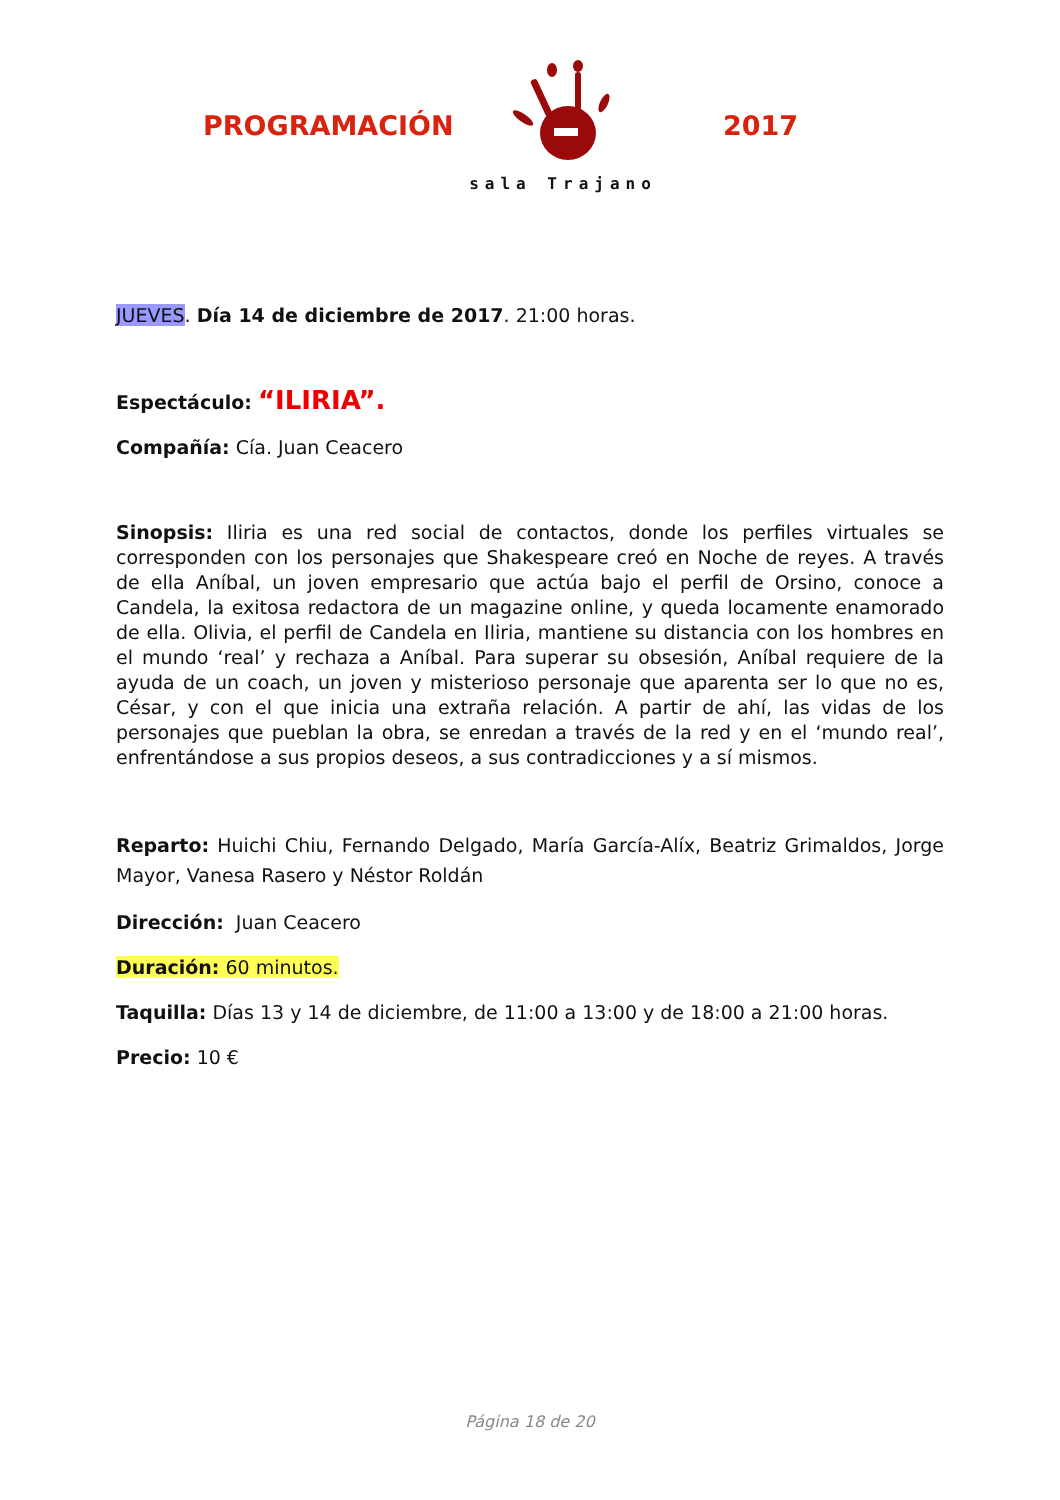PROGRAMACIÓN
sala Trajano
2017
JUEVES. Día 14 de diciembre de 2017. 21:00 horas.
Espectáculo: “ILIRIA”.
Compañía: Cía. Juan Ceacero
Sinopsis: Iliria es una red social de contactos, donde los perfiles virtuales se corresponden con los personajes que Shakespeare creó en Noche de reyes. A través de ella Aníbal, un joven empresario que actúa bajo el perfil de Orsino, conoce a Candela, la exitosa redactora de un magazine online, y queda locamente enamorado de ella. Olivia, el perfil de Candela en Iliria, mantiene su distancia con los hombres en el mundo ‘real’ y rechaza a Aníbal. Para superar su obsesión, Aníbal requiere de la ayuda de un coach, un joven y misterioso personaje que aparenta ser lo que no es, César, y con el que inicia una extraña relación. A partir de ahí, las vidas de los personajes que pueblan la obra, se enredan a través de la red y en el ‘mundo real’, enfrentándose a sus propios deseos, a sus contradicciones y a sí mismos.
Reparto: Huichi Chiu, Fernando Delgado, María García-Alíx, Beatriz Grimaldos, Jorge Mayor, Vanesa Rasero y Néstor Roldán
Dirección: Juan Ceacero
Duración: 60 minutos.
Taquilla: Días 13 y 14 de diciembre, de 11:00 a 13:00 y de 18:00 a 21:00 horas.
Precio: 10 €
Página 18 de 20